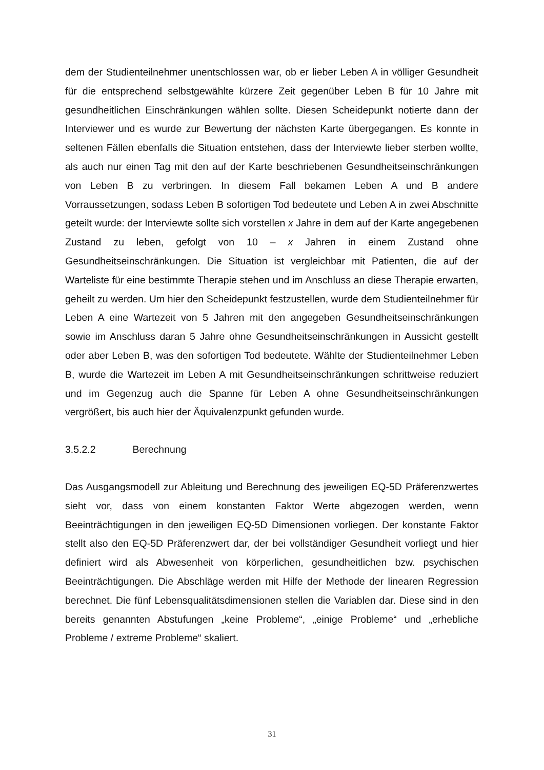dem der Studienteilnehmer unentschlossen war, ob er lieber Leben A in völliger Gesundheit für die entsprechend selbstgewählte kürzere Zeit gegenüber Leben B für 10 Jahre mit gesundheitlichen Einschränkungen wählen sollte. Diesen Scheidepunkt notierte dann der Interviewer und es wurde zur Bewertung der nächsten Karte übergegangen. Es konnte in seltenen Fällen ebenfalls die Situation entstehen, dass der Interviewte lieber sterben wollte, als auch nur einen Tag mit den auf der Karte beschriebenen Gesundheitseinschränkungen von Leben B zu verbringen. In diesem Fall bekamen Leben A und B andere Vorraussetzungen, sodass Leben B sofortigen Tod bedeutete und Leben A in zwei Abschnitte geteilt wurde: der Interviewte sollte sich vorstellen x Jahre in dem auf der Karte angegebenen Zustand zu leben, gefolgt von 10 – x Jahren in einem Zustand ohne Gesundheitseinschränkungen. Die Situation ist vergleichbar mit Patienten, die auf der Warteliste für eine bestimmte Therapie stehen und im Anschluss an diese Therapie erwarten, geheilt zu werden. Um hier den Scheidepunkt festzustellen, wurde dem Studienteilnehmer für Leben A eine Wartezeit von 5 Jahren mit den angegeben Gesundheitseinschränkungen sowie im Anschluss daran 5 Jahre ohne Gesundheitseinschränkungen in Aussicht gestellt oder aber Leben B, was den sofortigen Tod bedeutete. Wählte der Studienteilnehmer Leben B, wurde die Wartezeit im Leben A mit Gesundheitseinschränkungen schrittweise reduziert und im Gegenzug auch die Spanne für Leben A ohne Gesundheitseinschränkungen vergrößert, bis auch hier der Äquivalenzpunkt gefunden wurde.
3.5.2.2 Berechnung
Das Ausgangsmodell zur Ableitung und Berechnung des jeweiligen EQ-5D Präferenzwertes sieht vor, dass von einem konstanten Faktor Werte abgezogen werden, wenn Beeinträchtigungen in den jeweiligen EQ-5D Dimensionen vorliegen. Der konstante Faktor stellt also den EQ-5D Präferenzwert dar, der bei vollständiger Gesundheit vorliegt und hier definiert wird als Abwesenheit von körperlichen, gesundheitlichen bzw. psychischen Beeinträchtigungen. Die Abschläge werden mit Hilfe der Methode der linearen Regression berechnet. Die fünf Lebensqualitätsdimensionen stellen die Variablen dar. Diese sind in den bereits genannten Abstufungen „keine Probleme“, „einige Probleme“ und „erhebliche Probleme / extreme Probleme“ skaliert.
31